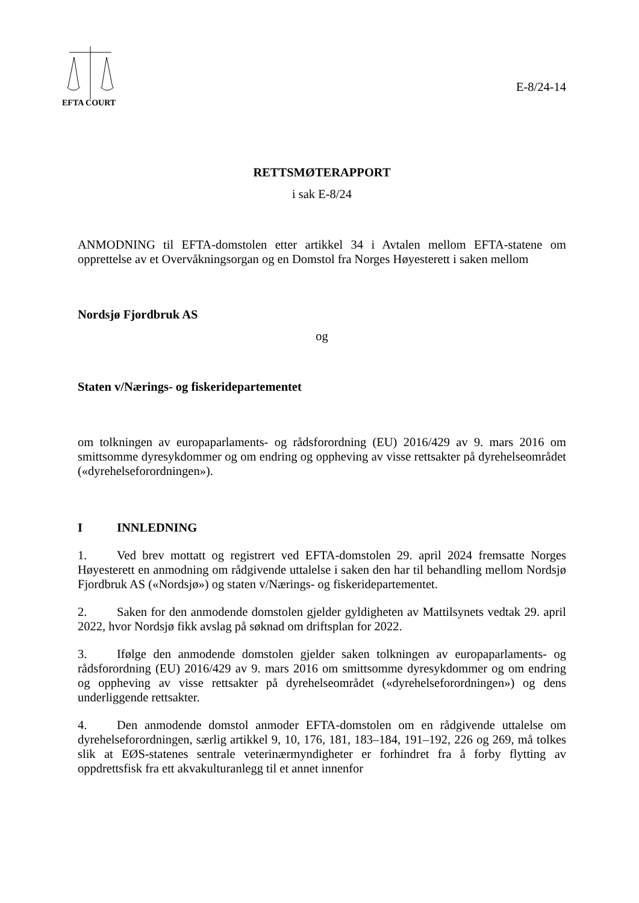EFTA COURT
E-8/24-14
RETTSMØTERAPPORT
i sak E-8/24
ANMODNING til EFTA-domstolen etter artikkel 34 i Avtalen mellom EFTA-statene om opprettelse av et Overvåkningsorgan og en Domstol fra Norges Høyesterett i saken mellom
Nordsjø Fjordbruk AS
og
Staten v/Nærings- og fiskeridepartementet
om tolkningen av europaparlaments- og rådsforordning (EU) 2016/429 av 9. mars 2016 om smittsomme dyresykdommer og om endring og oppheving av visse rettsakter på dyrehelseområdet («dyrehelseforordningen»).
I INNLEDNING
1. Ved brev mottatt og registrert ved EFTA-domstolen 29. april 2024 fremsatte Norges Høyesterett en anmodning om rådgivende uttalelse i saken den har til behandling mellom Nordsjø Fjordbruk AS («Nordsjø») og staten v/Nærings- og fiskeridepartementet.
2. Saken for den anmodende domstolen gjelder gyldigheten av Mattilsynets vedtak 29. april 2022, hvor Nordsjø fikk avslag på søknad om driftsplan for 2022.
3. Ifølge den anmodende domstolen gjelder saken tolkningen av europaparlaments- og rådsforordning (EU) 2016/429 av 9. mars 2016 om smittsomme dyresykdommer og om endring og oppheving av visse rettsakter på dyrehelseområdet («dyrehelseforordningen») og dens underliggende rettsakter.
4. Den anmodende domstol anmoder EFTA-domstolen om en rådgivende uttalelse om dyrehelseforordningen, særlig artikkel 9, 10, 176, 181, 183–184, 191–192, 226 og 269, må tolkes slik at EØS-statenes sentrale veterinærmyndigheter er forhindret fra å forby flytting av oppdrettsfisk fra ett akvakulturanlegg til et annet innenfor